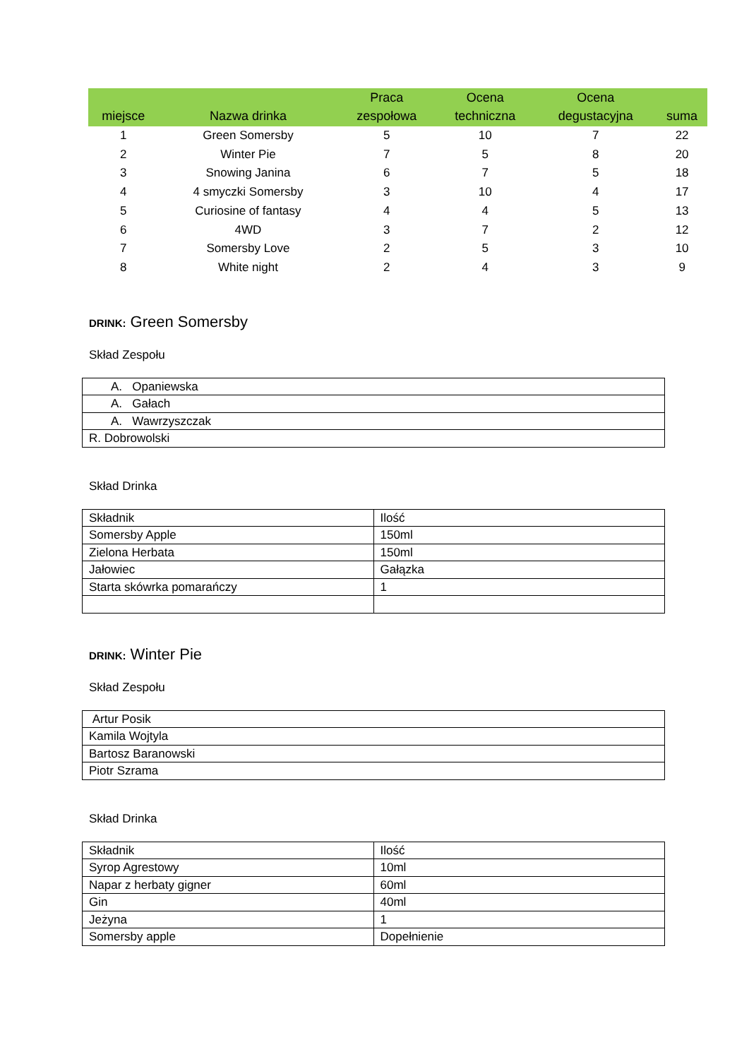| miejsce | Nazwa drinka | Praca zespołowa | Ocena techniczna | Ocena degustacyjna | suma |
| --- | --- | --- | --- | --- | --- |
| 1 | Green Somersby | 5 | 10 | 7 | 22 |
| 2 | Winter Pie | 7 | 5 | 8 | 20 |
| 3 | Snowing Janina | 6 | 7 | 5 | 18 |
| 4 | 4 smyczki Somersby | 3 | 10 | 4 | 17 |
| 5 | Curiosine of fantasy | 4 | 4 | 5 | 13 |
| 6 | 4WD | 3 | 7 | 2 | 12 |
| 7 | Somersby Love | 2 | 5 | 3 | 10 |
| 8 | White night | 2 | 4 | 3 | 9 |
DRINK: Green Somersby
Skład Zespołu
| A. Opaniewska |
| A. Gałach |
| A. Wawrzyszczak |
| R. Dobrowolski |
Skład Drinka
| Składnik | Ilość |
| Somersby Apple | 150ml |
| Zielona Herbata | 150ml |
| Jałowiec | Gałązka |
| Starta skówrka pomarańczy | 1 |
DRINK: Winter Pie
Skład Zespołu
| Artur Posik |
| Kamila Wojtyla |
| Bartosz Baranowski |
| Piotr Szrama |
Skład Drinka
| Składnik | Ilość |
| Syrop Agrestowy | 10ml |
| Napar z herbaty gigner | 60ml |
| Gin | 40ml |
| Jeżyna | 1 |
| Somersby apple | Dopełnienie |